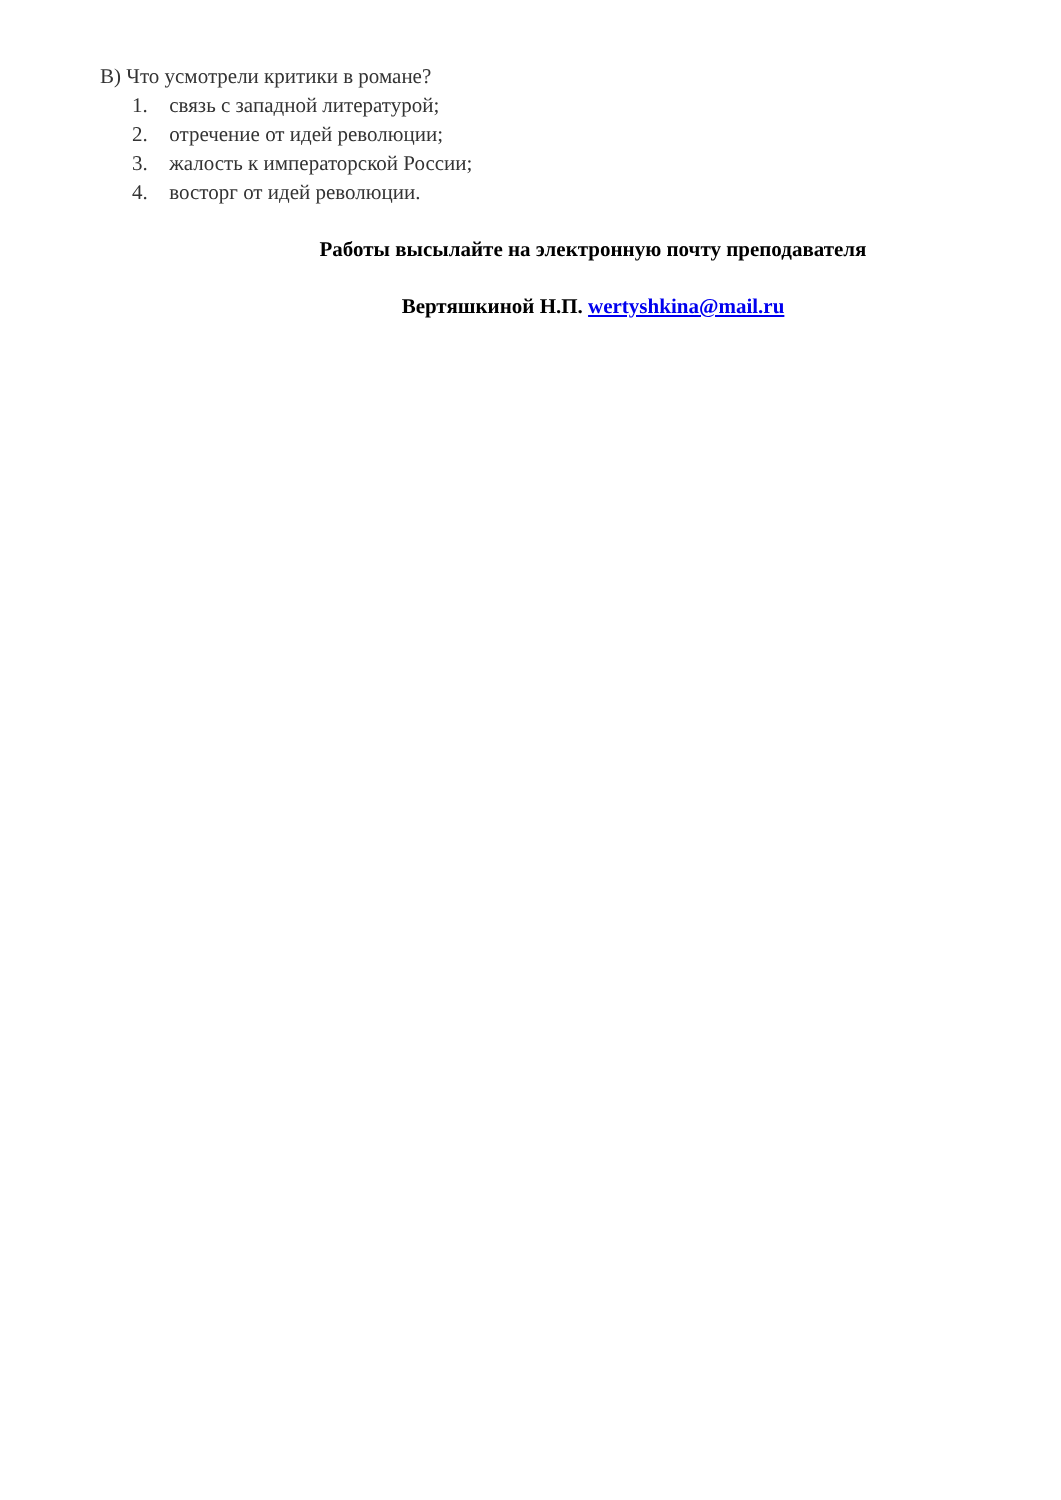В) Что усмотрели критики в романе?
1. связь с западной литературой;
2. отречение от идей революции;
3. жалость к императорской России;
4. восторг от идей революции.
Работы высылайте на электронную почту преподавателя
Вертяшкиной Н.П. wertyshkina@mail.ru